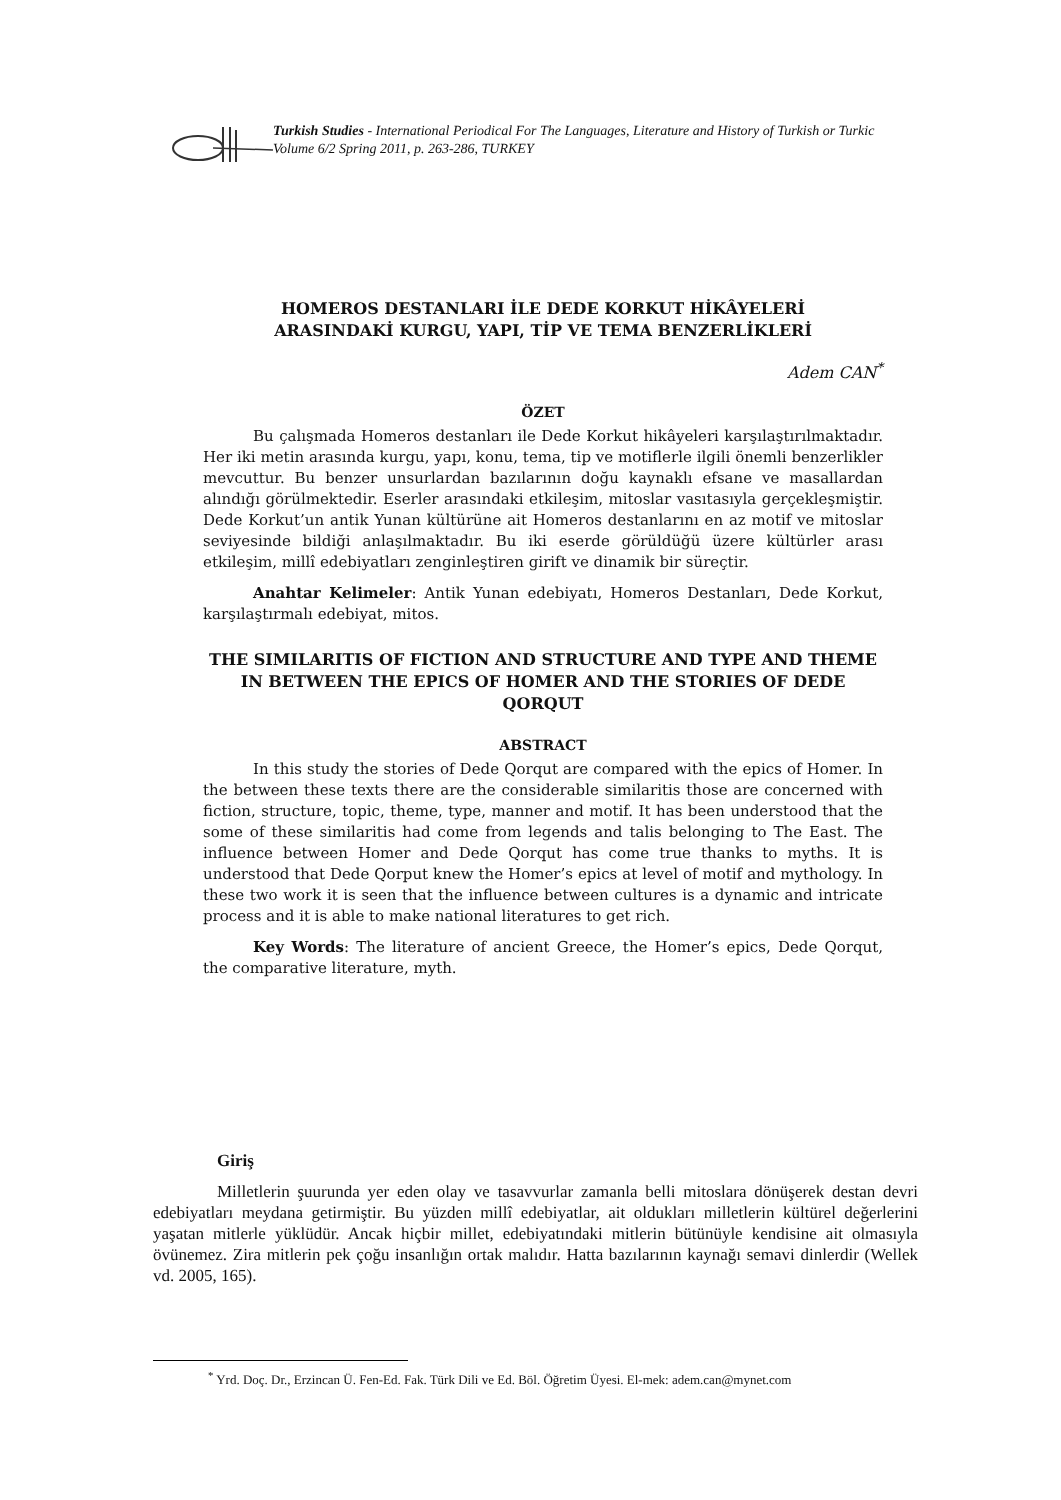Turkish Studies - International Periodical For The Languages, Literature and History of Turkish or Turkic
Volume 6/2 Spring 2011, p. 263-286, TURKEY
HOMEROS DESTANLARI İLE DEDE KORKUT HİKÂYELERİ
ARASINDAKİ KURGU, YAPI, TİP VE TEMA BENZERLİKLERİ
Adem CAN<sup>*</sup>
ÖZET
Bu çalışmada Homeros destanları ile Dede Korkut hikâyeleri karşılaştırılmaktadır. Her iki metin arasında kurgu, yapı, konu, tema, tip ve motiflerle ilgili önemli benzerlikler mevcuttur. Bu benzer unsurlardan bazılarının doğu kaynaklı efsane ve masallardan alındığı görülmektedir. Eserler arasındaki etkileşim, mitoslar vasıtasıyla gerçekleşmiştir. Dede Korkut’un antik Yunan kültürüne ait Homeros destanlarını en az motif ve mitoslar seviyesinde bildiği anlaşılmaktadır. Bu iki eserde görüldüğü üzere kültürler arası etkileşim, millî edebiyatları zenginleştiren girift ve dinamik bir süreçtir.
Anahtar Kelimeler: Antik Yunan edebiyatı, Homeros Destanları, Dede Korkut, karşılaştırmalı edebiyat, mitos.
THE SIMILARITIS OF FICTION AND STRUCTURE AND TYPE AND THEME IN BETWEEN THE EPICS OF HOMER AND THE STORIES OF DEDE QORQUT
ABSTRACT
In this study the stories of Dede Qorqut are compared with the epics of Homer. In the between these texts there are the considerable similaritis those are concerned with fiction, structure, topic, theme, type, manner and motif. It has been understood that the some of these similaritis had come from legends and talis belonging to The East. The influence between Homer and Dede Qorqut has come true thanks to myths. It is understood that Dede Qorput knew the Homer’s epics at level of motif and mythology. In these two work it is seen that the influence between cultures is a dynamic and intricate process and it is able to make national literatures to get rich.
Key Words: The literature of ancient Greece, the Homer’s epics, Dede Qorqut, the comparative literature, myth.
Giriş
Milletlerin şuurunda yer eden olay ve tasavvurlar zamanla belli mitoslara dönüşerek destan devri edebiyatları meydana getirmiştir. Bu yüzden millî edebiyatlar, ait oldukları milletlerin kültürel değerlerini yaşatan mitlerle yüklüdür. Ancak hiçbir millet, edebiyatındaki mitlerin bütünüyle kendisine ait olmasıyla övünemez. Zira mitlerin pek çoğu insanlığın ortak malıdır. Hatta bazılarının kaynağı semavi dinlerdir (Wellek vd. 2005, 165).
<sup>*</sup> Yrd. Doç. Dr., Erzincan Ü. Fen-Ed. Fak. Türk Dili ve Ed. Böl. Öğretim Üyesi. El-mek: adem.can@mynet.com